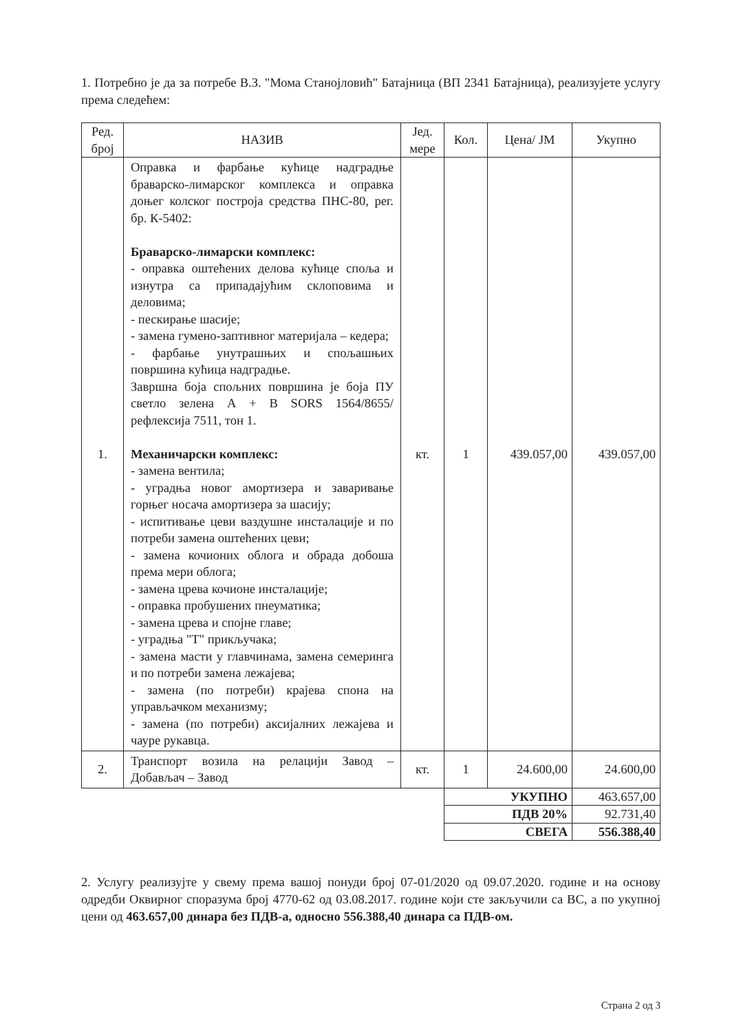1. Потребно је да за потребе В.З. "Мома Станојловић" Батајница (ВП 2341 Батајница), реализујете услугу према следећем:
| Ред. број | НАЗИВ | Јед. мере | Кол. | Цена/ ЈМ | Укупно |
| --- | --- | --- | --- | --- | --- |
| 1. | Оправка и фарбање кућице надградње браварско-лимарског комплекса и оправка доњег колског построја средства ПНС-80, рег. бр. К-5402: Браварско-лимарски комплекс: - оправка оштећених делова кућице споља и изнутра са припадајућим склоповима и деловима; - пескирање шасије; - замена гумено-заптивног материјала – кедера; - фарбање унутрашњих и спољашњих површина кућица надградње. Завршна боја спољних површина је боја ПУ светло зелена А + В SORS 1564/8655/рефлексија 7511, тон 1. Механичарски комплекс: - замена вентила; - уградња новог амортизера и заваривање горњег носача амортизера за шасију; - испитивање цеви ваздушне инсталације и по потреби замена оштећених цеви; - замена кочионих облога и обрада добоша према мери облога; - замена црева кочионе инсталације; - оправка пробушених пнеуматика; - замена црева и спојне главе; - уградња "Т" прикључака; - замена масти у главчинама, замена семеринга и по потреби замена лежајева; - замена (по потреби) крајева спона на управљачком механизму; - замена (по потреби) аксијалних лежајева и чауре рукавца. | кт. | 1 | 439.057,00 | 439.057,00 |
| 2. | Транспорт возила на релацији Завод – Добављач – Завод | кт. | 1 | 24.600,00 | 24.600,00 |
| | | | УКУПНО | | 463.657,00 |
| | | | ПДВ 20% | | 92.731,40 |
| | | | СВЕГА | | 556.388,40 |
2. Услугу реализујте у свему према вашој понуди број 07-01/2020 од 09.07.2020. године и на основу одредби Оквирног споразума број 4770-62 од 03.08.2017. године који сте закључили са ВС, а по укупној цени од 463.657,00 динара без ПДВ-а, односно 556.388,40 динара са ПДВ-ом.
Страна 2 од 3